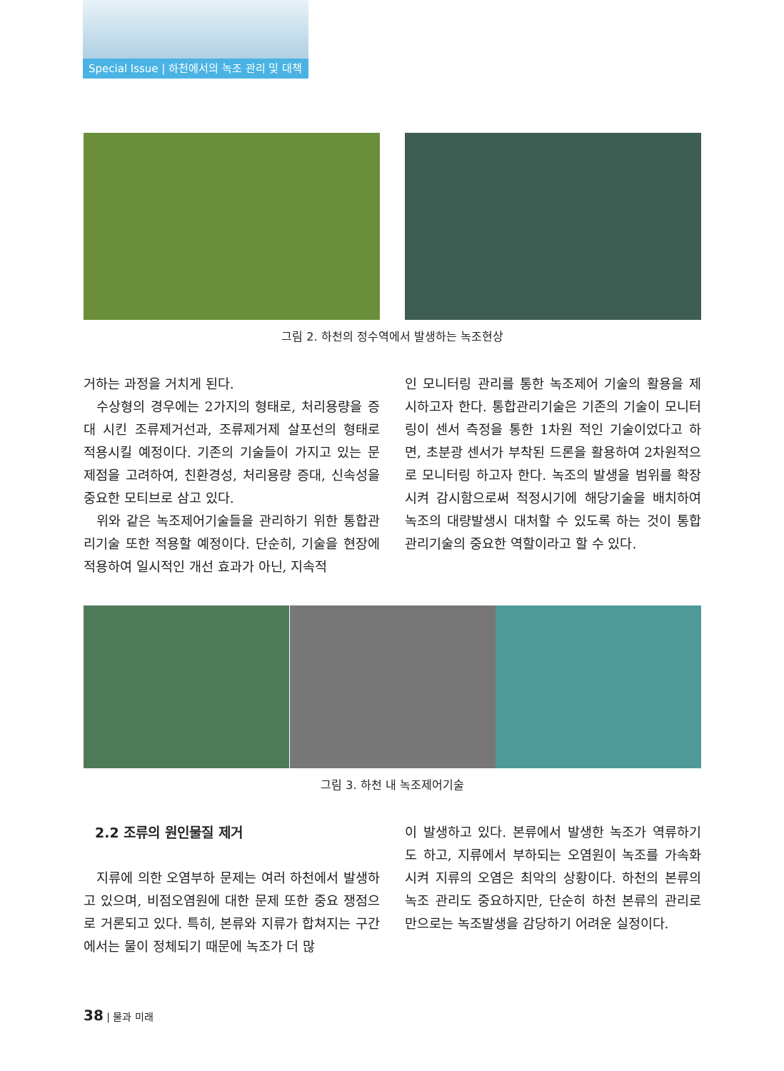Special Issue | 하천에서의 녹조 관리 및 대책
그림 2. 하천의 정수역에서 발생하는 녹조현상
거하는 과정을 거치게 된다.
수상형의 경우에는 2가지의 형태로, 처리용량을 증대 시킨 조류제거선과, 조류제거제 살포선의 형태로 적용시킬 예정이다. 기존의 기술들이 가지고 있는 문제점을 고려하여, 친환경성, 처리용량 증대, 신속성을 중요한 모티브로 삼고 있다.
위와 같은 녹조제어기술들을 관리하기 위한 통합관리기술 또한 적용할 예정이다. 단순히, 기술을 현장에 적용하여 일시적인 개선 효과가 아닌, 지속적
인 모니터링 관리를 통한 녹조제어 기술의 활용을 제시하고자 한다. 통합관리기술은 기존의 기술이 모니터링이 센서 측정을 통한 1차원 적인 기술이었다고 하면, 초분광 센서가 부착된 드론을 활용하여 2차원적으로 모니터링 하고자 한다. 녹조의 발생을 범위를 확장시켜 감시함으로써 적정시기에 해당기술을 배치하여 녹조의 대량발생시 대처할 수 있도록 하는 것이 통합관리기술의 중요한 역할이라고 할 수 있다.
그림 3. 하천 내 녹조제어기술
2.2 조류의 원인물질 제거
지류에 의한 오염부하 문제는 여러 하천에서 발생하고 있으며, 비점오염원에 대한 문제 또한 중요 쟁점으로 거론되고 있다. 특히, 본류와 지류가 합쳐지는 구간에서는 물이 정체되기 때문에 녹조가 더 많
이 발생하고 있다. 본류에서 발생한 녹조가 역류하기도 하고, 지류에서 부하되는 오염원이 녹조를 가속화 시켜 지류의 오염은 최악의 상황이다. 하천의 본류의 녹조 관리도 중요하지만, 단순히 하천 본류의 관리로만으로는 녹조발생을 감당하기 어려운 실정이다.
38 | 물과 미래